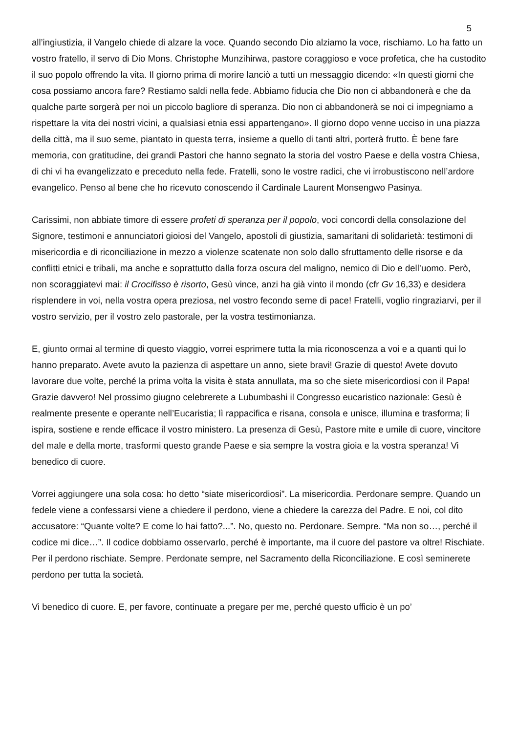5
all’ingiustizia, il Vangelo chiede di alzare la voce. Quando secondo Dio alziamo la voce, rischiamo. Lo ha fatto un vostro fratello, il servo di Dio Mons. Christophe Munzihirwa, pastore coraggioso e voce profetica, che ha custodito il suo popolo offrendo la vita. Il giorno prima di morire lanciò a tutti un messaggio dicendo: «In questi giorni che cosa possiamo ancora fare? Restiamo saldi nella fede. Abbiamo fiducia che Dio non ci abbandonerà e che da qualche parte sorgerà per noi un piccolo bagliore di speranza. Dio non ci abbandonerà se noi ci impegniamo a rispettare la vita dei nostri vicini, a qualsiasi etnia essi appartengano». Il giorno dopo venne ucciso in una piazza della città, ma il suo seme, piantato in questa terra, insieme a quello di tanti altri, porterà frutto. È bene fare memoria, con gratitudine, dei grandi Pastori che hanno segnato la storia del vostro Paese e della vostra Chiesa, di chi vi ha evangelizzato e preceduto nella fede. Fratelli, sono le vostre radici, che vi irrobustiscono nell’ardore evangelico. Penso al bene che ho ricevuto conoscendo il Cardinale Laurent Monsengwo Pasinya.
Carissimi, non abbiate timore di essere profeti di speranza per il popolo, voci concordi della consolazione del Signore, testimoni e annunciatori gioiosi del Vangelo, apostoli di giustizia, samaritani di solidarietà: testimoni di misericordia e di riconciliazione in mezzo a violenze scatenate non solo dallo sfruttamento delle risorse e da conflitti etnici e tribali, ma anche e soprattutto dalla forza oscura del maligno, nemico di Dio e dell’uomo. Però, non scoraggiatevi mai: il Crocifisso è risorto, Gesù vince, anzi ha già vinto il mondo (cfr Gv 16,33) e desidera risplendere in voi, nella vostra opera preziosa, nel vostro fecondo seme di pace! Fratelli, voglio ringraziarvi, per il vostro servizio, per il vostro zelo pastorale, per la vostra testimonianza.
E, giunto ormai al termine di questo viaggio, vorrei esprimere tutta la mia riconoscenza a voi e a quanti qui lo hanno preparato. Avete avuto la pazienza di aspettare un anno, siete bravi! Grazie di questo! Avete dovuto lavorare due volte, perché la prima volta la visita è stata annullata, ma so che siete misericordiosi con il Papa! Grazie davvero! Nel prossimo giugno celebrerete a Lubumbashi il Congresso eucaristico nazionale: Gesù è realmente presente e operante nell’Eucaristia; lì rappacifica e risana, consola e unisce, illumina e trasforma; lì ispira, sostiene e rende efficace il vostro ministero. La presenza di Gesù, Pastore mite e umile di cuore, vincitore del male e della morte, trasformi questo grande Paese e sia sempre la vostra gioia e la vostra speranza! Vi benedico di cuore.
Vorrei aggiungere una sola cosa: ho detto “siate misericordiosi”. La misericordia. Perdonare sempre. Quando un fedele viene a confessarsi viene a chiedere il perdono, viene a chiedere la carezza del Padre. E noi, col dito accusatore: “Quante volte? E come lo hai fatto?...”. No, questo no. Perdonare. Sempre. “Ma non so…, perché il codice mi dice…”. Il codice dobbiamo osservarlo, perché è importante, ma il cuore del pastore va oltre! Rischiate. Per il perdono rischiate. Sempre. Perdonate sempre, nel Sacramento della Riconciliazione. E così seminerete perdono per tutta la società.
Vi benedico di cuore. E, per favore, continuate a pregare per me, perché questo ufficio è un po’